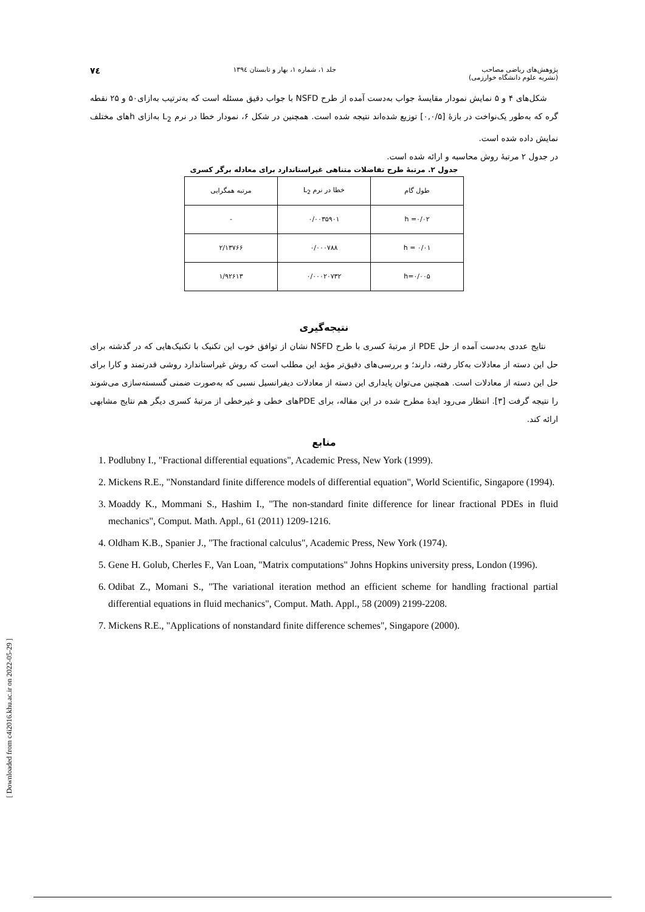پژوهش‌های ریاضی مصاحب
(نشریه علوم دانشگاه خوارزمی)
جلد ۱، شماره ۱، بهار و تابستان ۱۳۹٤
۷٤
شکل‌های ۴ و ۵ نمایش نمودار مقایسهٔ جواب به‌دست آمده از طرح NSFD با جواب دقیق مسئله است که به‌ترتیب به‌ازای۵۰ و ۲۵ نقطه گره که به‌طور یک‌نواخت در بازهٔ [۰,۰/۵] توزیع شده‌اند نتیجه شده است. همچنین در شکل ۶، نمودار خطا در نرم L<sub>2</sub> به‌ازای hهای مختلف نمایش داده شده است.
در جدول ۲ مرتبهٔ روش محاسبه و ارائه شده است.
جدول ۲. مرتبهٔ طرح تفاضلات متناهی غیراستاندارد برای معادله برگر کسری
| طول گام | خطا در نرم L<sub>2</sub> | مرتبه همگرایی |
| --- | --- | --- |
| h =۰/۰۲ | ۰/۰۰۳۵۹۰۱ | - |
| h = ۰/۰۱ | ۰/۰۰۰۷۸۸ | ۲/۱۳۷۶۶ |
| h=۰/۰۰۵ | ۰/۰۰۰۲۰۷۳۲ | ۱/۹۲۶۱۳ |
نتیجه‌گیری
نتایج عددی به‌دست آمده از حل PDE از مرتبهٔ کسری با طرح NSFD نشان از توافق خوب این تکنیک با تکنیک‌هایی که در گذشته برای حل این دسته از معادلات به‌کار رفته، دارند؛ و بررسی‌های دقیق‌تر مؤید این مطلب است که روش غیراستاندارد روشی قدرتمند و کارا برای حل این دسته از معادلات است. همچنین می‌توان پایداری این دسته از معادلات دیفرانسیل نسبی که به‌صورت ضمنی گسسته‌سازی می‌شوند را نتیجه گرفت [۳]. انتظار می‌رود ایدهٔ مطرح شده در این مقاله، برای PDEهای خطی و غیرخطی از مرتبهٔ کسری دیگر هم نتایج مشابهی ارائه کند.
منابع
1. Podlubny I., "Fractional differential equations", Academic Press, New York (1999).
2. Mickens R.E., "Nonstandard finite difference models of differential equation", World Scientific, Singapore (1994).
3. Moaddy K., Mommani S., Hashim I., "The non-standard finite difference for linear fractional PDEs in fluid mechanics", Comput. Math. Appl., 61 (2011) 1209-1216.
4. Oldham K.B., Spanier J., "The fractional calculus", Academic Press, New York (1974).
5. Gene H. Golub, Cherles F., Van Loan, "Matrix computations" Johns Hopkins university press, London (1996).
6. Odibat Z., Momani S., "The variational iteration method an efficient scheme for handling fractional partial differential equations in fluid mechanics", Comput. Math. Appl., 58 (2009) 2199-2208.
7. Mickens R.E., "Applications of nonstandard finite difference schemes", Singapore (2000).
[ Downloaded from c4i2016.khu.ac.ir on 2022-05-29 ]